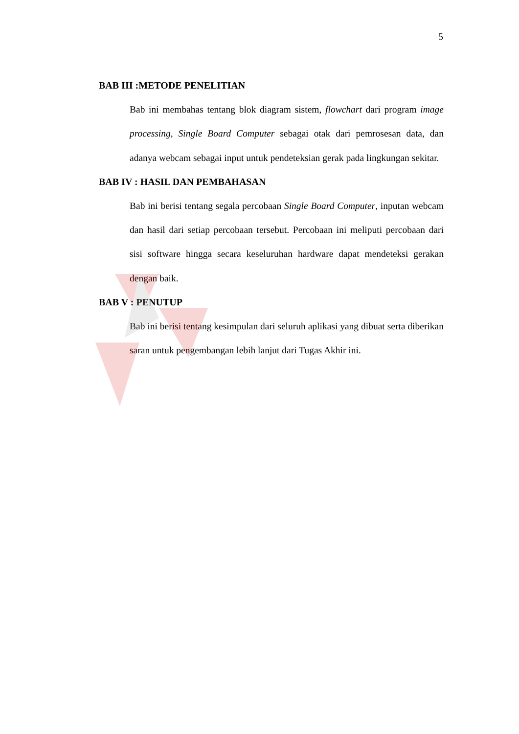5
BAB III :METODE PENELITIAN
Bab ini membahas tentang blok diagram sistem, flowchart dari program image processing, Single Board Computer sebagai otak dari pemrosesan data, dan adanya webcam sebagai input untuk pendeteksian gerak pada lingkungan sekitar.
BAB IV : HASIL DAN PEMBAHASAN
Bab ini berisi tentang segala percobaan Single Board Computer, inputan webcam dan hasil dari setiap percobaan tersebut. Percobaan ini meliputi percobaan dari sisi software hingga secara keseluruhan hardware dapat mendeteksi gerakan dengan baik.
BAB V : PENUTUP
Bab ini berisi tentang kesimpulan dari seluruh aplikasi yang dibuat serta diberikan saran untuk pengembangan lebih lanjut dari Tugas Akhir ini.